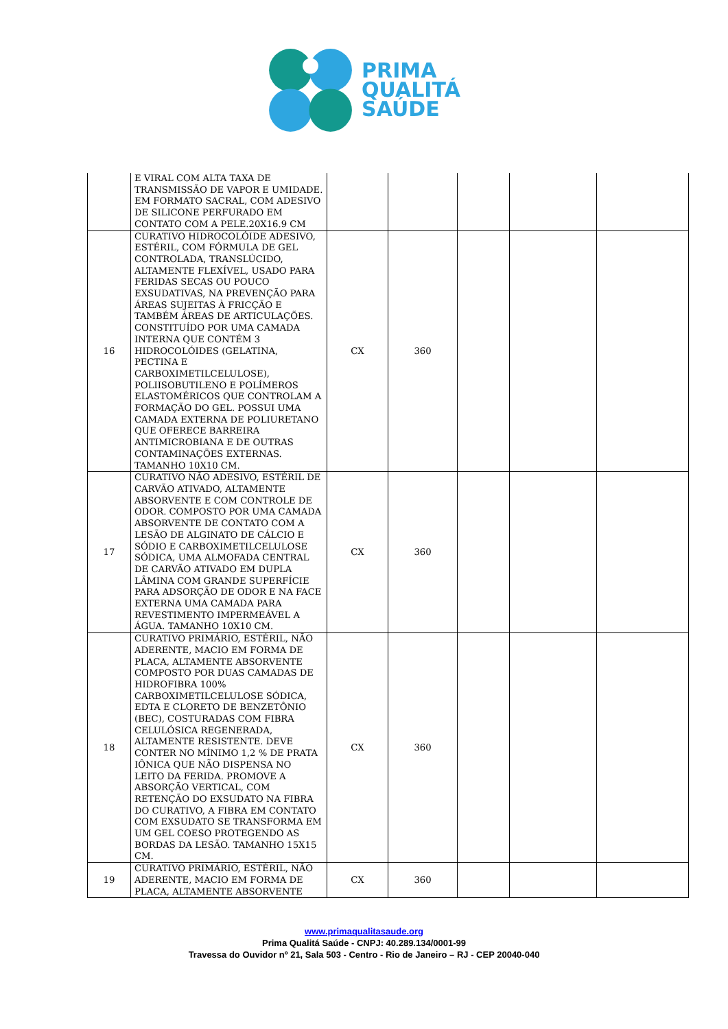PRIMA
QUALITÁ
SAÚDE
| | E VIRAL COM ALTA TAXA DE TRANSMISSÃO DE VAPOR E UMIDADE. EM FORMATO SACRAL, COM ADESIVO DE SILICONE PERFURADO EM CONTATO COM A PELE.20X16.9 CM | | | | | |
| 16 | CURATIVO HIDROCOLÓIDE ADESIVO, ESTÉRIL, COM FÓRMULA DE GEL CONTROLADA, TRANSLÚCIDO, ALTAMENTE FLEXÍVEL, USADO PARA FERIDAS SECAS OU POUCO EXSUDATIVAS, NA PREVENÇÃO PARA ÁREAS SUJEITAS À FRICÇÃO E TAMBÉM ÁREAS DE ARTICULAÇÕES. CONSTITUÍDO POR UMA CAMADA INTERNA QUE CONTÉM 3 HIDROCOLÓIDES (GELATINA, PECTINA E CARBOXIMETILCELULOSE), POLIISOBUTILENO E POLÍMEROS ELASTOMÉRICOS QUE CONTROLAM A FORMAÇÃO DO GEL. POSSUI UMA CAMADA EXTERNA DE POLIURETANO QUE OFERECE BARREIRA ANTIMICROBIANA E DE OUTRAS CONTAMINAÇÕES EXTERNAS. TAMANHO 10X10 CM. | CX | 360 | | | |
| 17 | CURATIVO NÃO ADESIVO, ESTÉRIL DE CARVÃO ATIVADO, ALTAMENTE ABSORVENTE E COM CONTROLE DE ODOR. COMPOSTO POR UMA CAMADA ABSORVENTE DE CONTATO COM A LESÃO DE ALGINATO DE CÁLCIO E SÓDIO E CARBOXIMETILCELULOSE SÓDICA, UMA ALMOFADA CENTRAL DE CARVÃO ATIVADO EM DUPLA LÂMINA COM GRANDE SUPERFÍCIE PARA ADSORÇÃO DE ODOR E NA FACE EXTERNA UMA CAMADA PARA REVESTIMENTO IMPERMEÁVEL A ÁGUA. TAMANHO 10X10 CM. | CX | 360 | | | |
| 18 | CURATIVO PRIMÁRIO, ESTÉRIL, NÃO ADERENTE, MACIO EM FORMA DE PLACA, ALTAMENTE ABSORVENTE COMPOSTO POR DUAS CAMADAS DE HIDROFIBRA 100% CARBOXIMETILCELULOSE SÓDICA, EDTA E CLORETO DE BENZETÔNIO (BEC), COSTURADAS COM FIBRA CELULÓSICA REGENERADA, ALTAMENTE RESISTENTE. DEVE CONTER NO MÍNIMO 1,2 % DE PRATA IÔNICA QUE NÃO DISPENSA NO LEITO DA FERIDA. PROMOVE A ABSORÇÃO VERTICAL, COM RETENÇÃO DO EXSUDATO NA FIBRA DO CURATIVO, A FIBRA EM CONTATO COM EXSUDATO SE TRANSFORMA EM UM GEL COESO PROTEGENDO AS BORDAS DA LESÃO. TAMANHO 15X15 CM. | CX | 360 | | | |
| 19 | CURATIVO PRIMÁRIO, ESTÉRIL, NÃO ADERENTE, MACIO EM FORMA DE PLACA, ALTAMENTE ABSORVENTE | CX | 360 | | | |
www.primaqualitasaude.org
Prima Qualitá Saúde - CNPJ: 40.289.134/0001-99
Travessa do Ouvidor nº 21, Sala 503 - Centro - Rio de Janeiro – RJ - CEP 20040-040